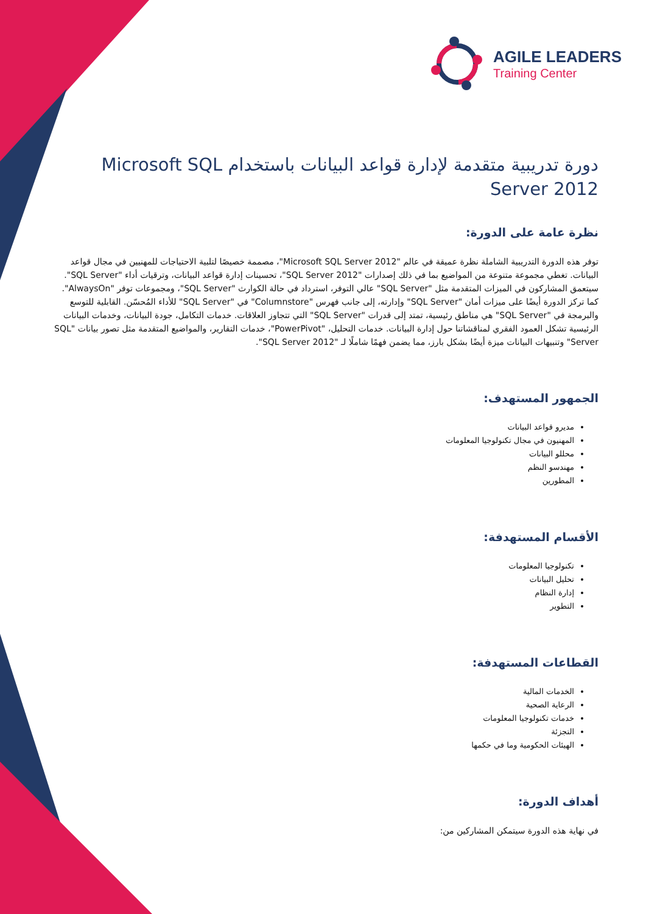AGILE LEADERS
Training Center
دورة تدريبية متقدمة لإدارة قواعد البيانات باستخدام Microsoft SQL Server 2012
نظرة عامة على الدورة:
توفر هذه الدورة التدريبية الشاملة نظرة عميقة في عالم "Microsoft SQL Server 2012"، مصممة خصيصًا لتلبية الاحتياجات للمهنيين في مجال قواعد البيانات. تغطي مجموعة متنوعة من المواضيع بما في ذلك إصدارات "SQL Server 2012"، تحسينات إدارة قواعد البيانات، وترقيات أداء "SQL Server". سيتعمق المشاركون في الميزات المتقدمة مثل "SQL Server" عالي التوفر، استرداد في حالة الكوارث "SQL Server"، ومجموعات توفر "AlwaysOn". كما تركز الدورة أيضًا على ميزات أمان "SQL Server" وإدارته، إلى جانب فهرس "Columnstore" في "SQL Server" للأداء المُحسّن. القابلية للتوسع والبرمجة في "SQL Server" هي مناطق رئيسية، تمتد إلى قدرات "SQL Server" التي تتجاوز العلاقات. خدمات التكامل، جودة البيانات، وخدمات البيانات الرئيسية تشكل العمود الفقري لمناقشاتنا حول إدارة البيانات. خدمات التحليل، "PowerPivot"، خدمات التقارير، والمواضيع المتقدمة مثل تصور بيانات "SQL Server" وتنبيهات البيانات ميزة أيضًا بشكل بارز، مما يضمن فهمًا شاملًا لـ "SQL Server 2012".
الجمهور المستهدف:
مديرو قواعد البيانات
المهنيون في مجال تكنولوجيا المعلومات
محللو البيانات
مهندسو النظم
المطورين
الأقسام المستهدفة:
تكنولوجيا المعلومات
تحليل البيانات
إدارة النظام
التطوير
القطاعات المستهدفة:
الخدمات المالية
الرعاية الصحية
خدمات تكنولوجيا المعلومات
التجزئة
الهيئات الحكومية وما في حكمها
أهداف الدورة:
في نهاية هذه الدورة سيتمكن المشاركين من: